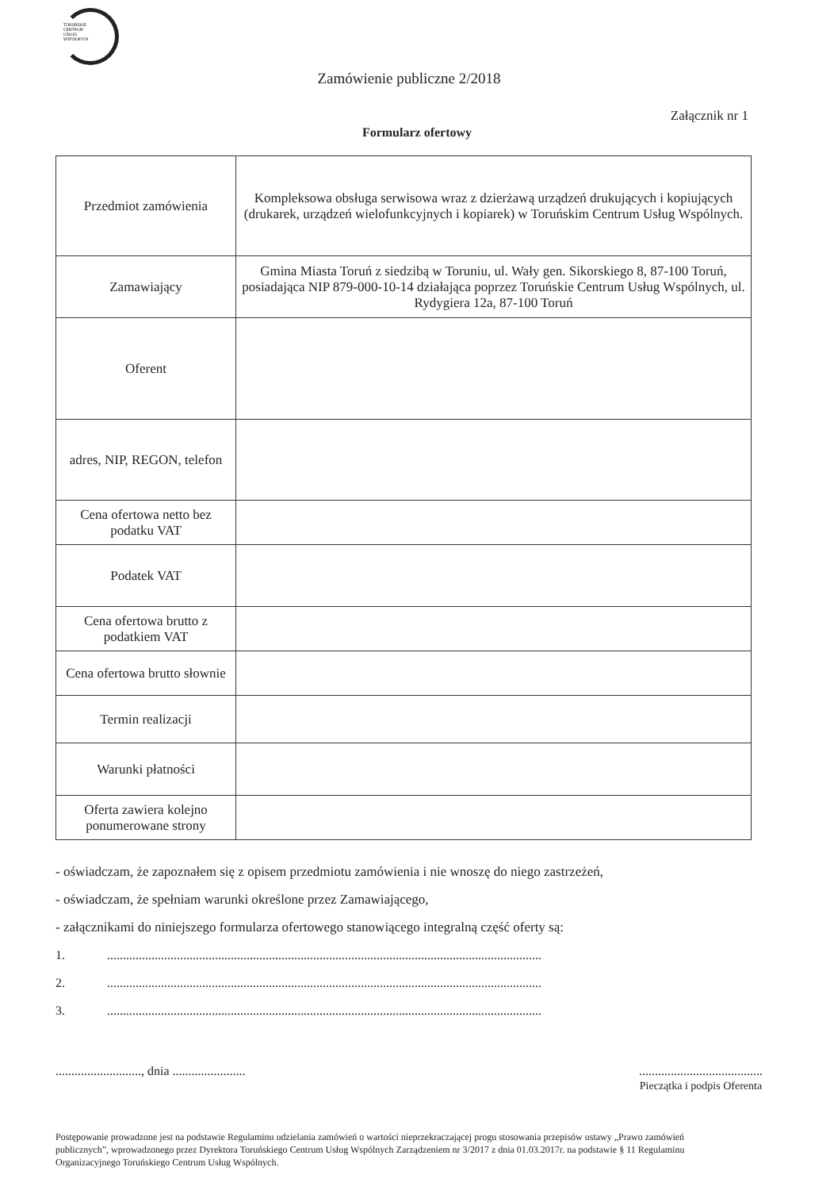TORUŃSKIE
CENTRUM
USŁUG
WSPÓLNYCH
Zamówienie publiczne 2/2018
Załącznik nr 1
Formularz ofertowy
| Przedmiot zamówienia | Kompleksowa obsługa serwisowa wraz z dzierżawą urządzeń drukujących i kopiujących (drukarek, urządzeń wielofunkcyjnych i kopiarek) w Toruńskim Centrum Usług Wspólnych. |
| Zamawiający | Gmina Miasta Toruń z siedzibą w Toruniu, ul. Wały gen. Sikorskiego 8, 87-100 Toruń, posiadająca NIP 879-000-10-14 działająca poprzez Toruńskie Centrum Usług Wspólnych, ul. Rydygiera 12a, 87-100 Toruń |
| Oferent | |
| adres, NIP, REGON, telefon | |
| Cena ofertowa netto bez podatku VAT | |
| Podatek VAT | |
| Cena ofertowa brutto z podatkiem VAT | |
| Cena ofertowa brutto słownie | |
| Termin realizacji | |
| Warunki płatności | |
| Oferta zawiera kolejno ponumerowane strony | |
- oświadczam, że zapoznałem się z opisem przedmiotu zamówienia i nie wnoszę do niego zastrzeżeń,
- oświadczam, że spełniam warunki określone przez Zamawiającego,
- załącznikami do niniejszego formularza ofertowego stanowiącego integralną część oferty są:
1..........................................................................................................................................
2..........................................................................................................................................
3..........................................................................................................................................
..........................., dnia .......................
.......................................
Pieczątka i podpis Oferenta
Postępowanie prowadzone jest na podstawie Regulaminu udzielania zamówień o wartości nieprzekraczającej progu stosowania przepisów ustawy „Prawo zamówień publicznych”, wprowadzonego przez Dyrektora Toruńskiego Centrum Usług Wspólnych Zarządzeniem nr 3/2017 z dnia 01.03.2017r. na podstawie § 11 Regulaminu Organizacyjnego Toruńskiego Centrum Usług Wspólnych.